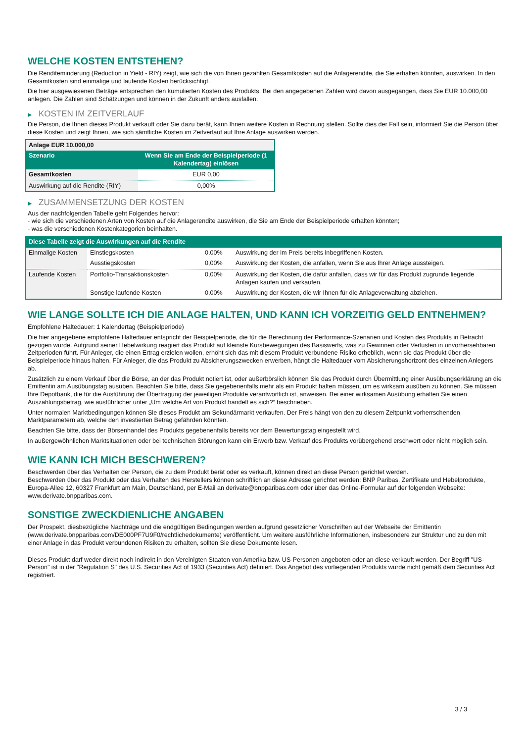WELCHE KOSTEN ENTSTEHEN?
Die Renditeminderung (Reduction in Yield - RIY) zeigt, wie sich die von Ihnen gezahlten Gesamtkosten auf die Anlagerendite, die Sie erhalten könnten, auswirken. In den Gesamtkosten sind einmalige und laufende Kosten berücksichtigt.
Die hier ausgewiesenen Beträge entsprechen den kumulierten Kosten des Produkts. Bei den angegebenen Zahlen wird davon ausgegangen, dass Sie EUR 10.000,00 anlegen. Die Zahlen sind Schätzungen und können in der Zukunft anders ausfallen.
▶ KOSTEN IM ZEITVERLAUF
Die Person, die Ihnen dieses Produkt verkauft oder Sie dazu berät, kann Ihnen weitere Kosten in Rechnung stellen. Sollte dies der Fall sein, informiert Sie die Person über diese Kosten und zeigt Ihnen, wie sich sämtliche Kosten im Zeitverlauf auf Ihre Anlage auswirken werden.
| Anlage EUR 10.000,00 | |
| --- | --- |
| Szenario | Wenn Sie am Ende der Beispielperiode (1 Kalendertag) einlösen |
| Gesamtkosten | EUR 0,00 |
| Auswirkung auf die Rendite (RIY) | 0,00% |
▶ ZUSAMMENSETZUNG DER KOSTEN
Aus der nachfolgenden Tabelle geht Folgendes hervor:
- wie sich die verschiedenen Arten von Kosten auf die Anlagerendite auswirken, die Sie am Ende der Beispielperiode erhalten könnten;
- was die verschiedenen Kostenkategorien beinhalten.
| Diese Tabelle zeigt die Auswirkungen auf die Rendite | | | |
| --- | --- | --- | --- |
| Einmalige Kosten | Einstiegskosten | 0,00% | Auswirkung der im Preis bereits inbegriffenen Kosten. |
| | Ausstiegskosten | 0,00% | Auswirkung der Kosten, die anfallen, wenn Sie aus Ihrer Anlage aussteigen. |
| Laufende Kosten | Portfolio-Transaktionskosten | 0,00% | Auswirkung der Kosten, die dafür anfallen, dass wir für das Produkt zugrunde liegende Anlagen kaufen und verkaufen. |
| | Sonstige laufende Kosten | 0,00% | Auswirkung der Kosten, die wir Ihnen für die Anlageverwaltung abziehen. |
WIE LANGE SOLLTE ICH DIE ANLAGE HALTEN, UND KANN ICH VORZEITIG GELD ENTNEHMEN?
Empfohlene Haltedauer: 1 Kalendertag (Beispielperiode)
Die hier angegebene empfohlene Haltedauer entspricht der Beispielperiode, die für die Berechnung der Performance-Szenarien und Kosten des Produkts in Betracht gezogen wurde. Aufgrund seiner Hebelwirkung reagiert das Produkt auf kleinste Kursbewegungen des Basiswerts, was zu Gewinnen oder Verlusten in unvorhersehbaren Zeitperioden führt. Für Anleger, die einen Ertrag erzielen wollen, erhöht sich das mit diesem Produkt verbundene Risiko erheblich, wenn sie das Produkt über die Beispielperiode hinaus halten. Für Anleger, die das Produkt zu Absicherungszwecken erwerben, hängt die Haltedauer vom Absicherungshorizont des einzelnen Anlegers ab.
Zusätzlich zu einem Verkauf über die Börse, an der das Produkt notiert ist, oder außerbörslich können Sie das Produkt durch Übermittlung einer Ausübungserklärung an die Emittentin am Ausübungstag ausüben. Beachten Sie bitte, dass Sie gegebenenfalls mehr als ein Produkt halten müssen, um es wirksam ausüben zu können. Sie müssen Ihre Depotbank, die für die Ausführung der Übertragung der jeweiligen Produkte verantwortlich ist, anweisen. Bei einer wirksamen Ausübung erhalten Sie einen Auszahlungsbetrag, wie ausführlicher unter „Um welche Art von Produkt handelt es sich?“ beschrieben.
Unter normalen Marktbedingungen können Sie dieses Produkt am Sekundärmarkt verkaufen. Der Preis hängt von den zu diesem Zeitpunkt vorherrschenden Marktparametern ab, welche den investierten Betrag gefährden könnten.
Beachten Sie bitte, dass der Börsenhandel des Produkts gegebenenfalls bereits vor dem Bewertungstag eingestellt wird.
In außergewöhnlichen Marktsituationen oder bei technischen Störungen kann ein Erwerb bzw. Verkauf des Produkts vorübergehend erschwert oder nicht möglich sein.
WIE KANN ICH MICH BESCHWEREN?
Beschwerden über das Verhalten der Person, die zu dem Produkt berät oder es verkauft, können direkt an diese Person gerichtet werden.
Beschwerden über das Produkt oder das Verhalten des Herstellers können schriftlich an diese Adresse gerichtet werden: BNP Paribas, Zertifikate und Hebelprodukte, Europa-Allee 12, 60327 Frankfurt am Main, Deutschland, per E-Mail an derivate@bnpparibas.com oder über das Online-Formular auf der folgenden Webseite: www.derivate.bnpparibas.com.
SONSTIGE ZWECKDIENLICHE ANGABEN
Der Prospekt, diesbezügliche Nachträge und die endgültigen Bedingungen werden aufgrund gesetzlicher Vorschriften auf der Webseite der Emittentin (www.derivate.bnpparibas.com/DE000PF7U9F0/rechtlichedokumente) veröffentlicht. Um weitere ausführliche Informationen, insbesondere zur Struktur und zu den mit einer Anlage in das Produkt verbundenen Risiken zu erhalten, sollten Sie diese Dokumente lesen.
Dieses Produkt darf weder direkt noch indirekt in den Vereinigten Staaten von Amerika bzw. US-Personen angeboten oder an diese verkauft werden. Der Begriff "US-Person" ist in der "Regulation S" des U.S. Securities Act of 1933 (Securities Act) definiert. Das Angebot des vorliegenden Produkts wurde nicht gemäß dem Securities Act registriert.
3 / 3